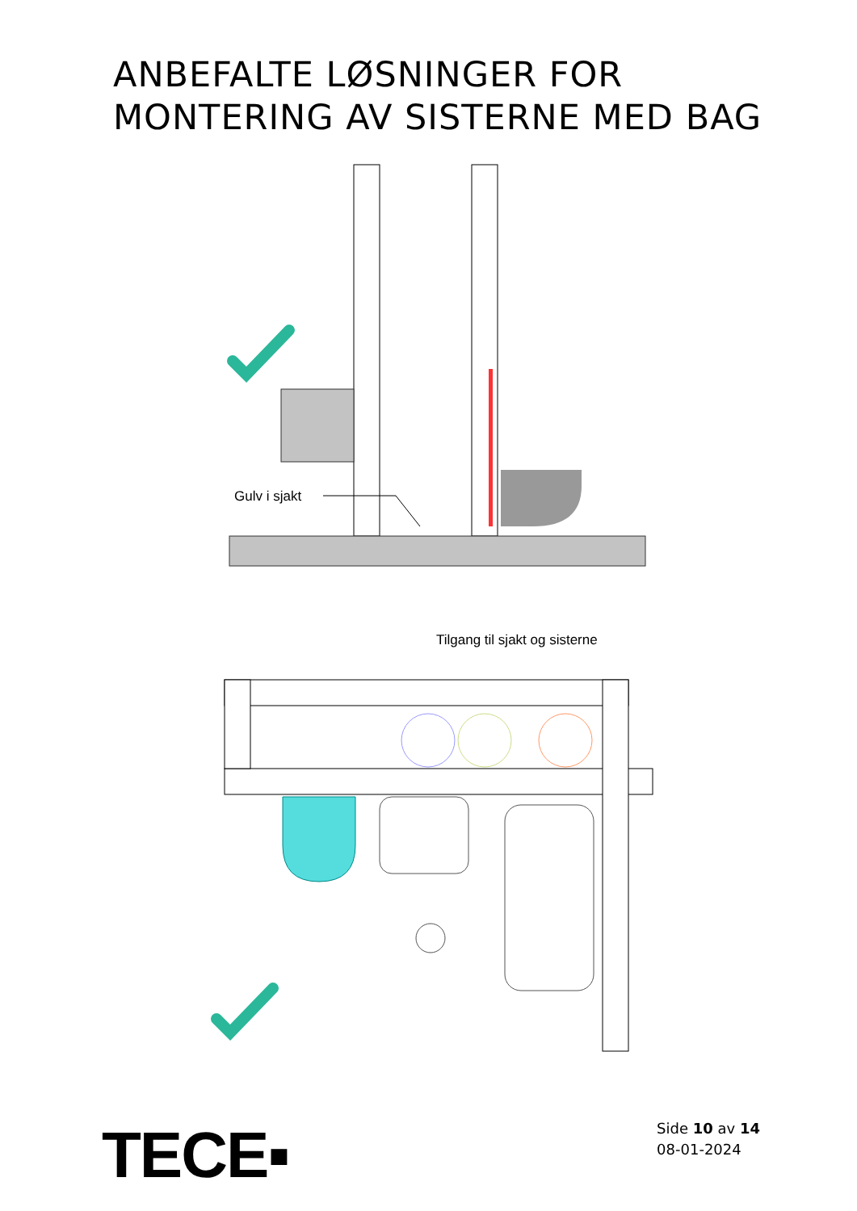ANBEFALTE LØSNINGER FOR
MONTERING AV SISTERNE MED BAG
Gulv i sjakt
Tilgang til sjakt og sisterne
TECE▪
Side 10 av 14
08-01-2024